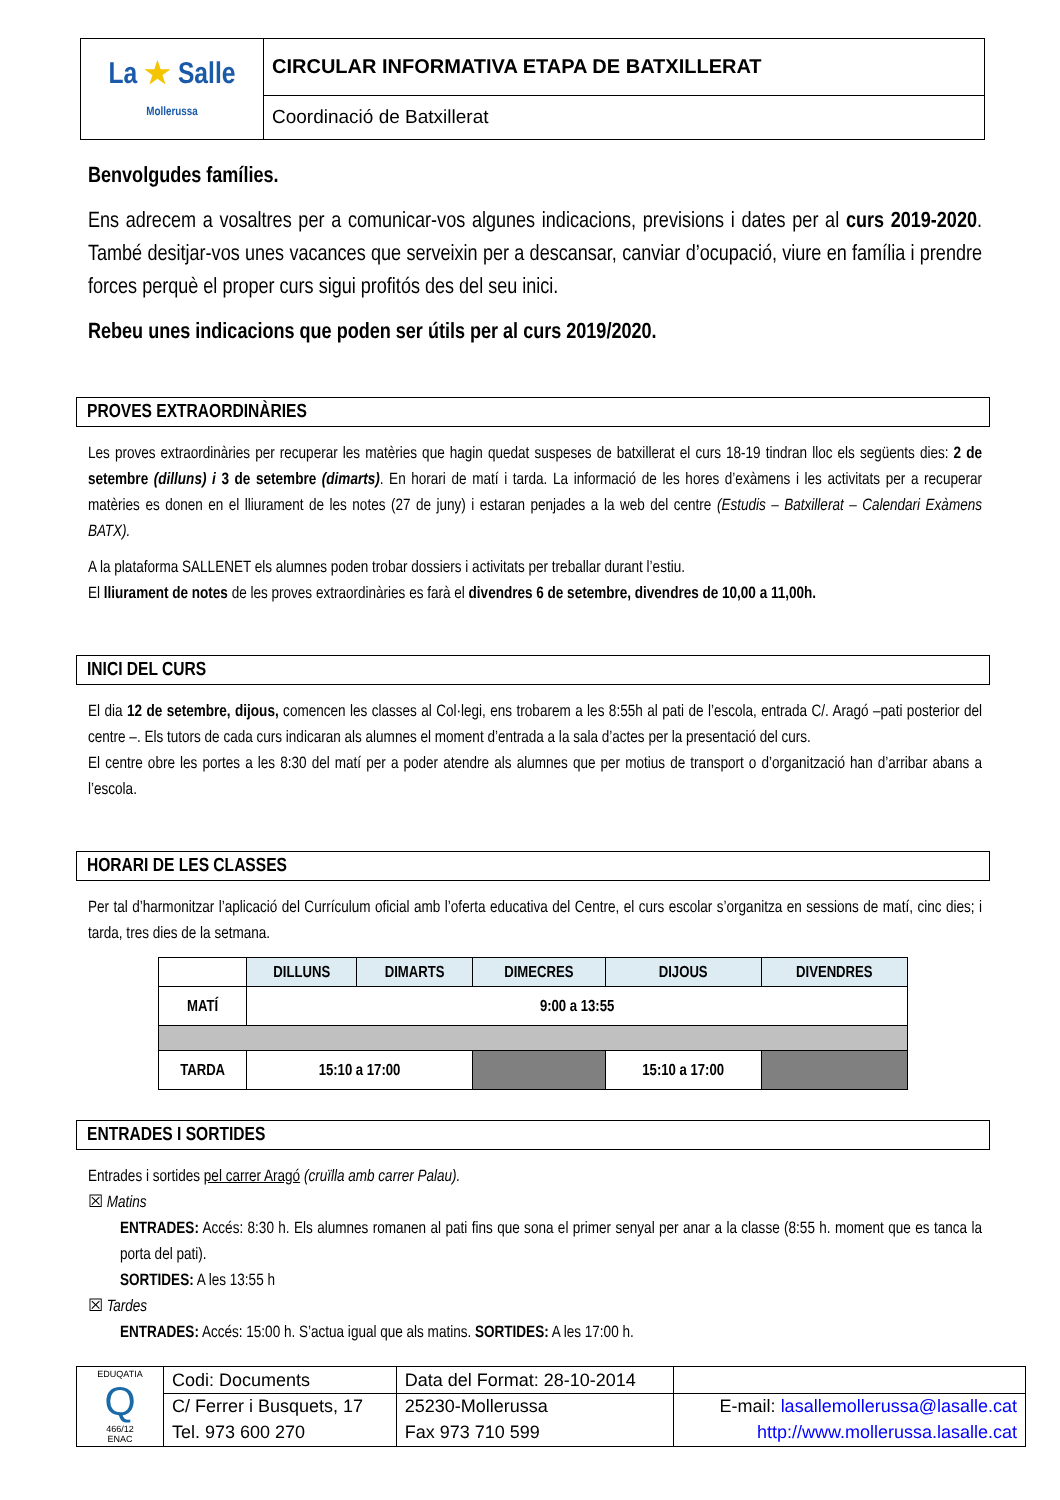| La ★ Salle Mollerussa | CIRCULAR INFORMATIVA ETAPA DE BATXILLERAT |
| | Coordinació de Batxillerat |
Benvolgudes famílies.
Ens adrecem a vosaltres per a comunicar-vos algunes indicacions, previsions i dates per al curs 2019-2020. També desitjar-vos unes vacances que serveixin per a descansar, canviar d’ocupació, viure en família i prendre forces perquè el proper curs sigui profitós des del seu inici.
Rebeu unes indicacions que poden ser útils per al curs 2019/2020.
PROVES EXTRAORDINÀRIES
Les proves extraordinàries per recuperar les matèries que hagin quedat suspeses de batxillerat el curs 18-19 tindran lloc els següents dies: 2 de setembre (dilluns) i 3 de setembre (dimarts). En horari de matí i tarda. La informació de les hores d’exàmens i les activitats per a recuperar matèries es donen en el lliurament de les notes (27 de juny) i estaran penjades a la web del centre (Estudis – Batxillerat – Calendari Exàmens BATX).
A la plataforma SALLENET els alumnes poden trobar dossiers i activitats per treballar durant l’estiu.
El lliurament de notes de les proves extraordinàries es farà el divendres 6 de setembre, divendres de 10,00 a 11,00h.
INICI DEL CURS
El dia 12 de setembre, dijous, comencen les classes al Col·legi, ens trobarem a les 8:55h al pati de l’escola, entrada C/. Aragó –pati posterior del centre –. Els tutors de cada curs indicaran als alumnes el moment d’entrada a la sala d’actes per la presentació del curs.
El centre obre les portes a les 8:30 del matí per a poder atendre als alumnes que per motius de transport o d’organització han d’arribar abans a l’escola.
HORARI DE LES CLASSES
Per tal d’harmonitzar l’aplicació del Currículum oficial amb l’oferta educativa del Centre, el curs escolar s’organitza en sessions de matí, cinc dies; i tarda, tres dies de la setmana.
| | DILLUNS | DIMARTS | DIMECRES | DIJOUS | DIVENDRES |
| --- | --- | --- | --- | --- | --- |
| MATÍ | 9:00 a 13:55 | | | | |
| TARDA | 15:10 a 17:00 | | | 15:10 a 17:00 | |
ENTRADES I SORTIDES
Entrades i sortides pel carrer Aragó (cruïlla amb carrer Palau).
☒ Matins
ENTRADES: Accés: 8:30 h. Els alumnes romanen al pati fins que sona el primer senyal per anar a la classe (8:55 h. moment que es tanca la porta del pati).
SORTIDES: A les 13:55 h
☒ Tardes
ENTRADES: Accés: 15:00 h. S’actua igual que als matins. SORTIDES: A les 17:00 h.
| EDUQATIA Q 466/12 ENAC | Codi: Documents | Data del Format: 28-10-2014 | |
| | C/ Ferrer i Busquets, 17 | 25230-Mollerussa | E-mail: lasallemollerussa@lasalle.cat |
| | Tel. 973 600 270 | Fax 973 710 599 | http://www.mollerussa.lasalle.cat |